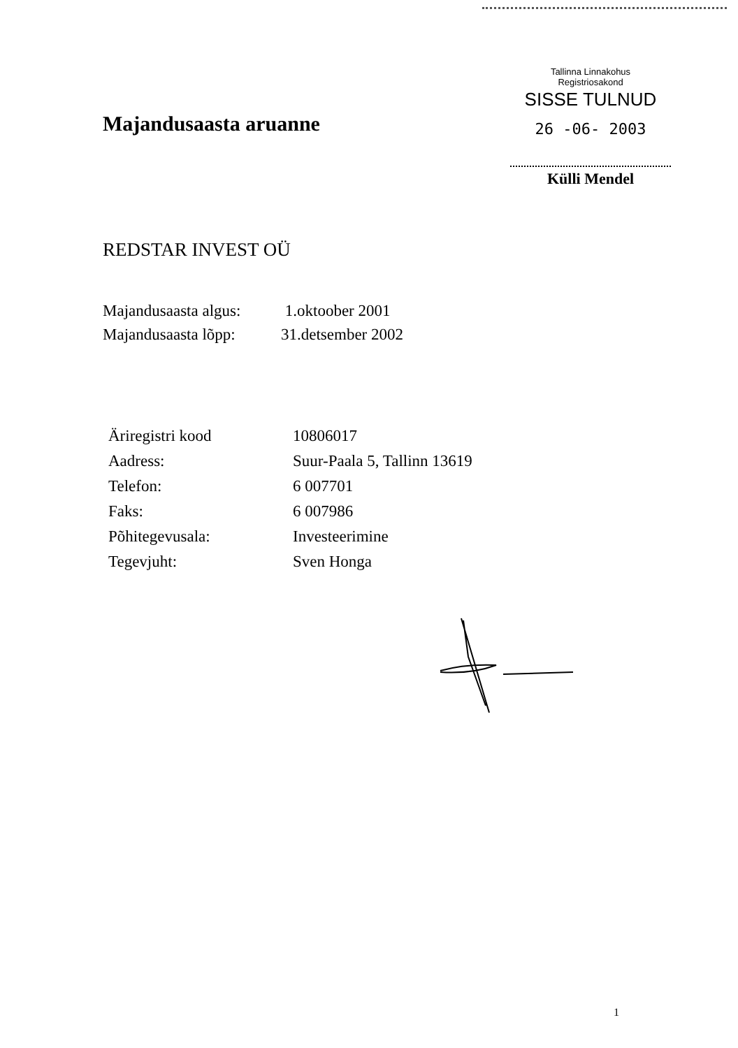Tallinna Linnakohus
Registriosakond
SISSE TULNUD
26 -06- 2003
Külli Mendel
Majandusaasta aruanne
REDSTAR INVEST OÜ
| Majandusaasta algus: | 1.oktoober 2001 |
| Majandusaasta lõpp: | 31.detsember 2002 |
| Äriregistri kood | 10806017 |
| Aadress: | Suur-Paala 5, Tallinn 13619 |
| Telefon: | 6 007701 |
| Faks: | 6 007986 |
| Põhitegevusala: | Investeerimine |
| Tegevjuht: | Sven Honga |
1